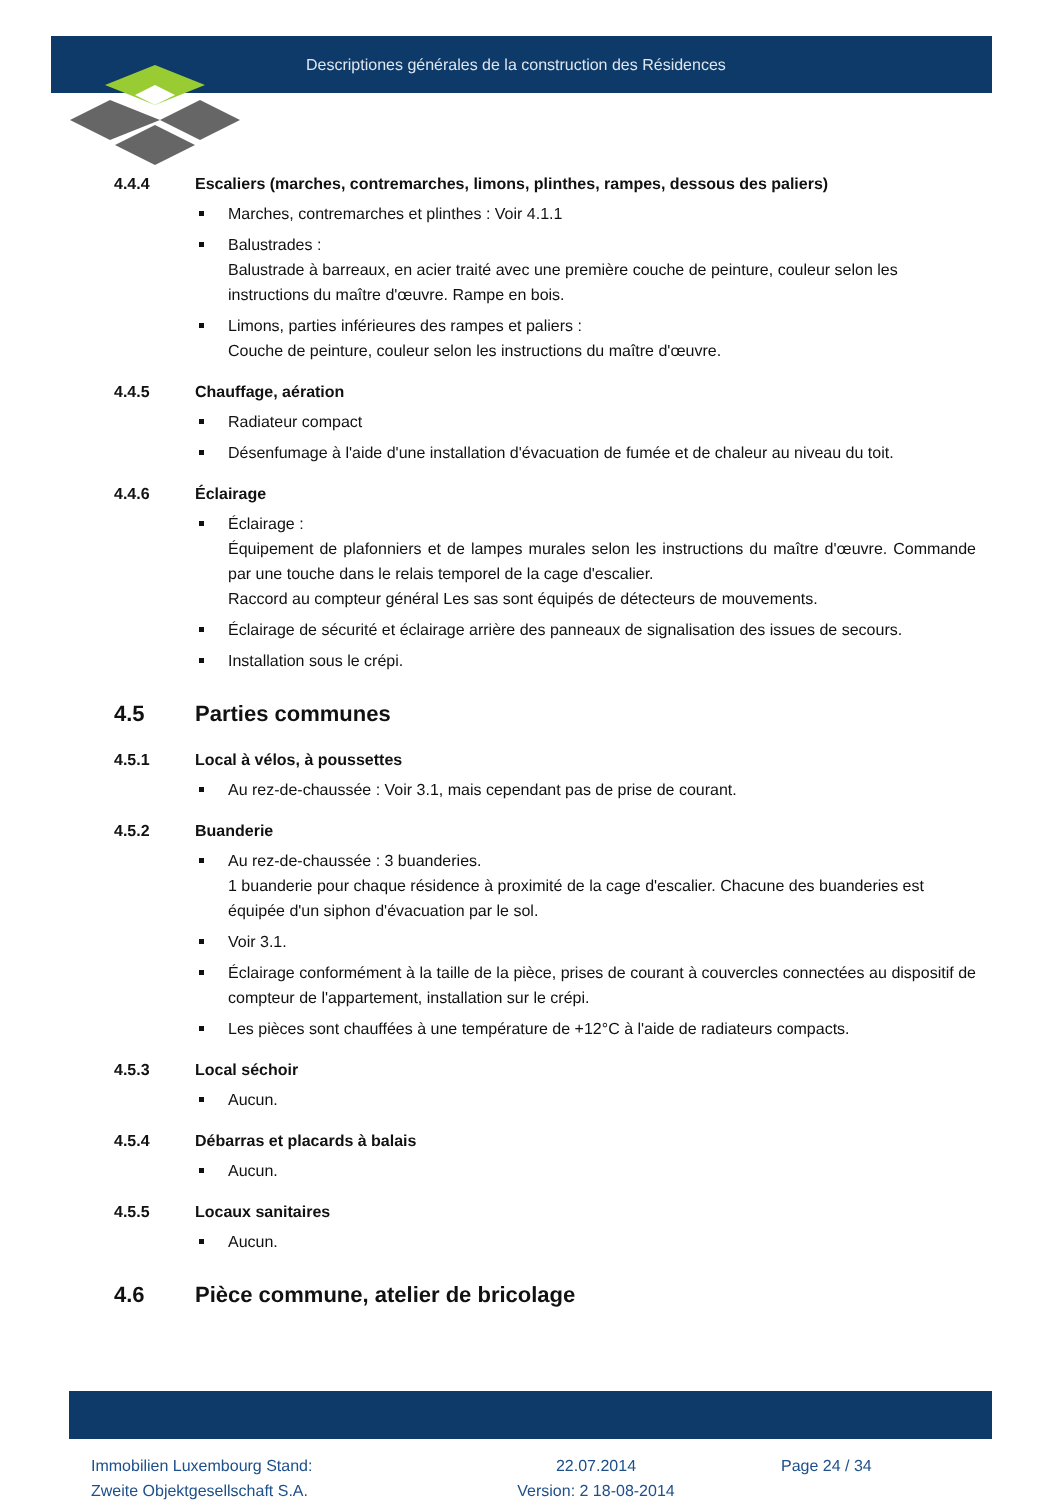Descriptiones générales de la construction des Résidences
4.4.4 Escaliers (marches, contremarches, limons, plinthes, rampes, dessous des paliers)
Marches, contremarches et plinthes : Voir 4.1.1
Balustrades :
Balustrade à barreaux, en acier traité avec une première couche de peinture, couleur selon les instructions du maître d'œuvre. Rampe en bois.
Limons, parties inférieures des rampes et paliers :
Couche de peinture, couleur selon les instructions du maître d'œuvre.
4.4.5 Chauffage, aération
Radiateur compact
Désenfumage à l'aide d'une installation d'évacuation de fumée et de chaleur au niveau du toit.
4.4.6 Éclairage
Éclairage :
Équipement de plafonniers et de lampes murales selon les instructions du maître d'œuvre. Commande par une touche dans le relais temporel de la cage d'escalier.
Raccord au compteur général Les sas sont équipés de détecteurs de mouvements.
Éclairage de sécurité et éclairage arrière des panneaux de signalisation des issues de secours.
Installation sous le crépi.
4.5 Parties communes
4.5.1 Local à vélos, à poussettes
Au rez-de-chaussée : Voir 3.1, mais cependant pas de prise de courant.
4.5.2 Buanderie
Au rez-de-chaussée : 3 buanderies.
1 buanderie pour chaque résidence à proximité de la cage d'escalier. Chacune des buanderies est équipée d'un siphon d'évacuation par le sol.
Voir 3.1.
Éclairage conformément à la taille de la pièce, prises de courant à couvercles connectées au dispositif de compteur de l'appartement, installation sur le crépi.
Les pièces sont chauffées à une température de +12°C à l'aide de radiateurs compacts.
4.5.3 Local séchoir
Aucun.
4.5.4 Débarras et placards à balais
Aucun.
4.5.5 Locaux sanitaires
Aucun.
4.6 Pièce commune, atelier de bricolage
Immobilien Luxembourg Stand:
Zweite Objektgesellschaft S.A.
22.07.2014
Version: 2 18-08-2014
Page 24 / 34